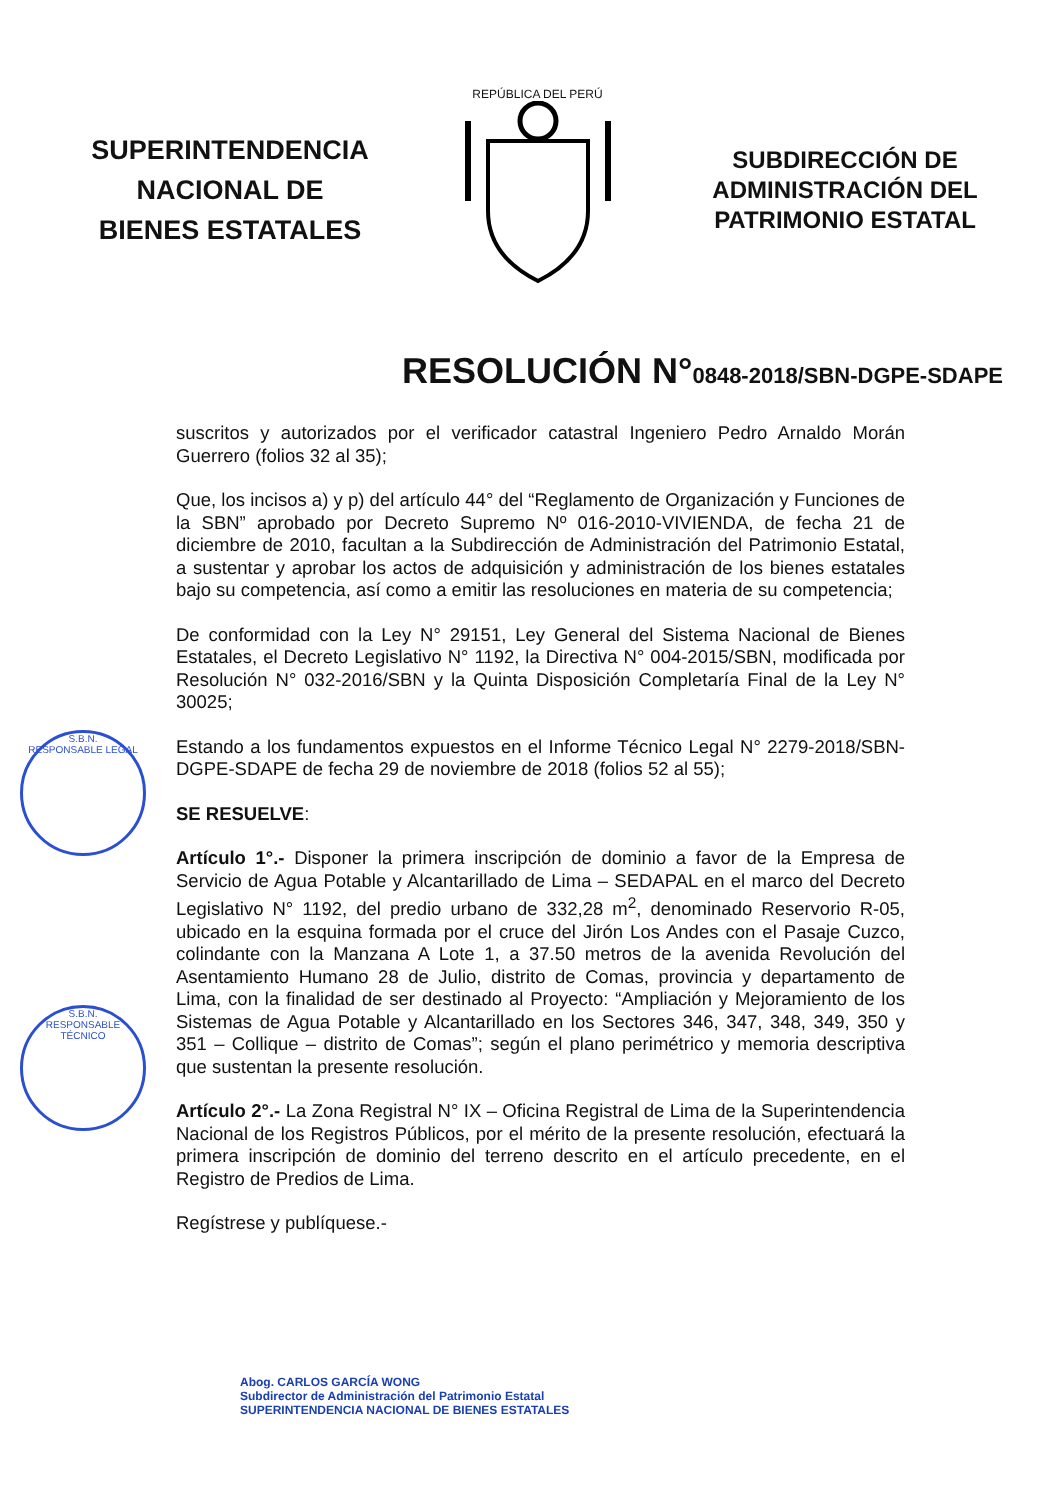SUPERINTENDENCIA
NACIONAL DE
BIENES ESTATALES
REPÚBLICA DEL PERÚ
SUBDIRECCIÓN DE
ADMINISTRACIÓN DEL
PATRIMONIO ESTATAL
RESOLUCIÓN N°0848-2018/SBN-DGPE-SDAPE
suscritos y autorizados por el verificador catastral Ingeniero Pedro Arnaldo Morán Guerrero (folios 32 al 35);
Que, los incisos a) y p) del artículo 44° del “Reglamento de Organización y Funciones de la SBN” aprobado por Decreto Supremo Nº 016-2010-VIVIENDA, de fecha 21 de diciembre de 2010, facultan a la Subdirección de Administración del Patrimonio Estatal, a sustentar y aprobar los actos de adquisición y administración de los bienes estatales bajo su competencia, así como a emitir las resoluciones en materia de su competencia;
De conformidad con la Ley N° 29151, Ley General del Sistema Nacional de Bienes Estatales, el Decreto Legislativo N° 1192, la Directiva N° 004-2015/SBN, modificada por Resolución N° 032-2016/SBN y la Quinta Disposición Completaría Final de la Ley N° 30025;
Estando a los fundamentos expuestos en el Informe Técnico Legal N° 2279-2018/SBN-DGPE-SDAPE de fecha 29 de noviembre de 2018 (folios 52 al 55);
SE RESUELVE:
Artículo 1°.- Disponer la primera inscripción de dominio a favor de la Empresa de Servicio de Agua Potable y Alcantarillado de Lima – SEDAPAL en el marco del Decreto Legislativo N° 1192, del predio urbano de 332,28 m<sup>2</sup>, denominado Reservorio R-05, ubicado en la esquina formada por el cruce del Jirón Los Andes con el Pasaje Cuzco, colindante con la Manzana A Lote 1, a 37.50 metros de la avenida Revolución del Asentamiento Humano 28 de Julio, distrito de Comas, provincia y departamento de Lima, con la finalidad de ser destinado al Proyecto: “Ampliación y Mejoramiento de los Sistemas de Agua Potable y Alcantarillado en los Sectores 346, 347, 348, 349, 350 y 351 – Collique – distrito de Comas”; según el plano perimétrico y memoria descriptiva que sustentan la presente resolución.
Artículo 2°.- La Zona Registral N° IX – Oficina Registral de Lima de la Superintendencia Nacional de los Registros Públicos, por el mérito de la presente resolución, efectuará la primera inscripción de dominio del terreno descrito en el artículo precedente, en el Registro de Predios de Lima.
Regístrese y publíquese.-
Abog. CARLOS GARCÍA WONG
Subdirector de Administración del Patrimonio Estatal
SUPERINTENDENCIA NACIONAL DE BIENES ESTATALES
S.B.N.
RESPONSABLE LEGAL
S.B.N.
RESPONSABLE TÉCNICO